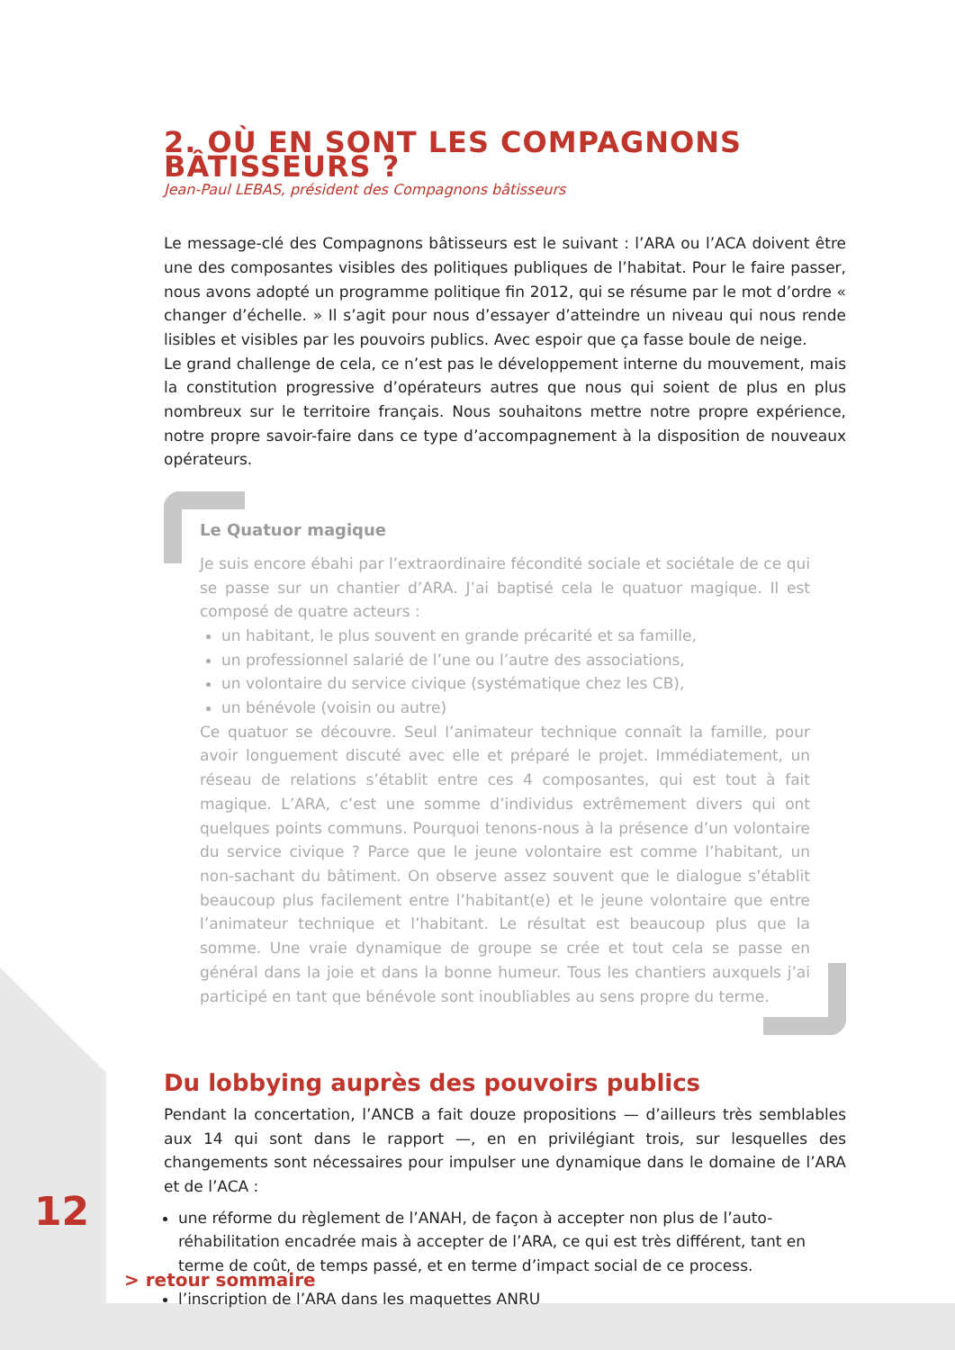2. OÙ EN SONT LES COMPAGNONS BÂTISSEURS ?
Jean-Paul LEBAS, président des Compagnons bâtisseurs
Le message-clé des Compagnons bâtisseurs est le suivant : l’ARA ou l’ACA doivent être une des composantes visibles des politiques publiques de l’habitat. Pour le faire passer, nous avons adopté un programme politique fin 2012, qui se résume par le mot d’ordre « changer d’échelle. » Il s’agit pour nous d’essayer d’atteindre un niveau qui nous rende lisibles et visibles par les pouvoirs publics. Avec espoir que ça fasse boule de neige.
Le grand challenge de cela, ce n’est pas le développement interne du mouvement, mais la constitution progressive d’opérateurs autres que nous qui soient de plus en plus nombreux sur le territoire français. Nous souhaitons mettre notre propre expérience, notre propre savoir-faire dans ce type d’accompagnement à la disposition de nouveaux opérateurs.
Le Quatuor magique
Je suis encore ébahi par l’extraordinaire fécondité sociale et sociétale de ce qui se passe sur un chantier d’ARA. J’ai baptisé cela le quatuor magique. Il est composé de quatre acteurs :
un habitant, le plus souvent en grande précarité et sa famille,
un professionnel salarié de l’une ou l’autre des associations,
un volontaire du service civique (systématique chez les CB),
un bénévole (voisin ou autre)
Ce quatuor se découvre. Seul l’animateur technique connaît la famille, pour avoir longuement discuté avec elle et préparé le projet. Immédiatement, un réseau de relations s’établit entre ces 4 composantes, qui est tout à fait magique. L’ARA, c’est une somme d’individus extrêmement divers qui ont quelques points communs. Pourquoi tenons-nous à la présence d’un volontaire du service civique ? Parce que le jeune volontaire est comme l’habitant, un non-sachant du bâtiment. On observe assez souvent que le dialogue s’établit beaucoup plus facilement entre l’habitant(e) et le jeune volontaire que entre l’animateur technique et l’habitant. Le résultat est beaucoup plus que la somme. Une vraie dynamique de groupe se crée et tout cela se passe en général dans la joie et dans la bonne humeur. Tous les chantiers auxquels j’ai participé en tant que bénévole sont inoubliables au sens propre du terme.
Du lobbying auprès des pouvoirs publics
Pendant la concertation, l’ANCB a fait douze propositions — d’ailleurs très semblables aux 14 qui sont dans le rapport —, en en privilégiant trois, sur lesquelles des changements sont nécessaires pour impulser une dynamique dans le domaine de l’ARA et de l’ACA :
une réforme du règlement de l’ANAH, de façon à accepter non plus de l’auto-réhabilitation encadrée mais à accepter de l’ARA, ce qui est très différent, tant en terme de coût, de temps passé, et en terme d’impact social de ce process.
l’inscription de l’ARA dans les maquettes ANRU
12
> retour sommaire